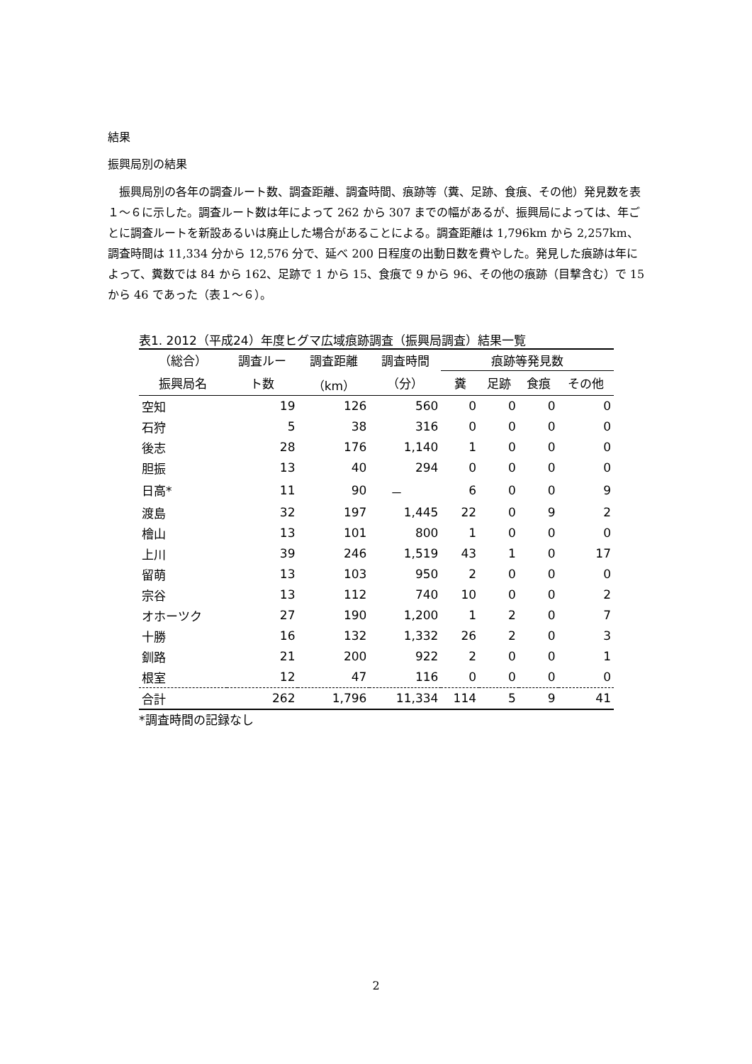結果
振興局別の結果
振興局別の各年の調査ルート数、調査距離、調査時間、痕跡等（糞、足跡、食痕、その他）発見数を表１～６に示した。調査ルート数は年によって 262 から 307 までの幅があるが、振興局によっては、年ごとに調査ルートを新設あるいは廃止した場合があることによる。調査距離は 1,796km から 2,257km、調査時間は 11,334 分から 12,576 分で、延べ 200 日程度の出動日数を費やした。発見した痕跡は年によって、糞数では 84 から 162、足跡で 1 から 15、食痕で 9 から 96、その他の痕跡（目撃含む）で 15 から 46 であった（表１～６）。
表1. 2012（平成24）年度ヒグマ広域痕跡調査（振興局調査）結果一覧
| （総合） | 調査ルー | 調査距離 | 調査時間 | 痕跡等発見数 | | | |
| --- | --- | --- | --- | --- | --- | --- | --- |
| 振興局名 | ト数 | （km） | （分） | 糞 | 足跡 | 食痕 | その他 |
| 空知 | 19 | 126 | 560 | 0 | 0 | 0 | 0 |
| 石狩 | 5 | 38 | 316 | 0 | 0 | 0 | 0 |
| 後志 | 28 | 176 | 1,140 | 1 | 0 | 0 | 0 |
| 胆振 | 13 | 40 | 294 | 0 | 0 | 0 | 0 |
| 日高* | 11 | 90 | － | 6 | 0 | 0 | 9 |
| 渡島 | 32 | 197 | 1,445 | 22 | 0 | 9 | 2 |
| 檜山 | 13 | 101 | 800 | 1 | 0 | 0 | 0 |
| 上川 | 39 | 246 | 1,519 | 43 | 1 | 0 | 17 |
| 留萌 | 13 | 103 | 950 | 2 | 0 | 0 | 0 |
| 宗谷 | 13 | 112 | 740 | 10 | 0 | 0 | 2 |
| オホーツク | 27 | 190 | 1,200 | 1 | 2 | 0 | 7 |
| 十勝 | 16 | 132 | 1,332 | 26 | 2 | 0 | 3 |
| 釧路 | 21 | 200 | 922 | 2 | 0 | 0 | 1 |
| 根室 | 12 | 47 | 116 | 0 | 0 | 0 | 0 |
| 合計 | 262 | 1,796 | 11,334 | 114 | 5 | 9 | 41 |
*調査時間の記録なし
2